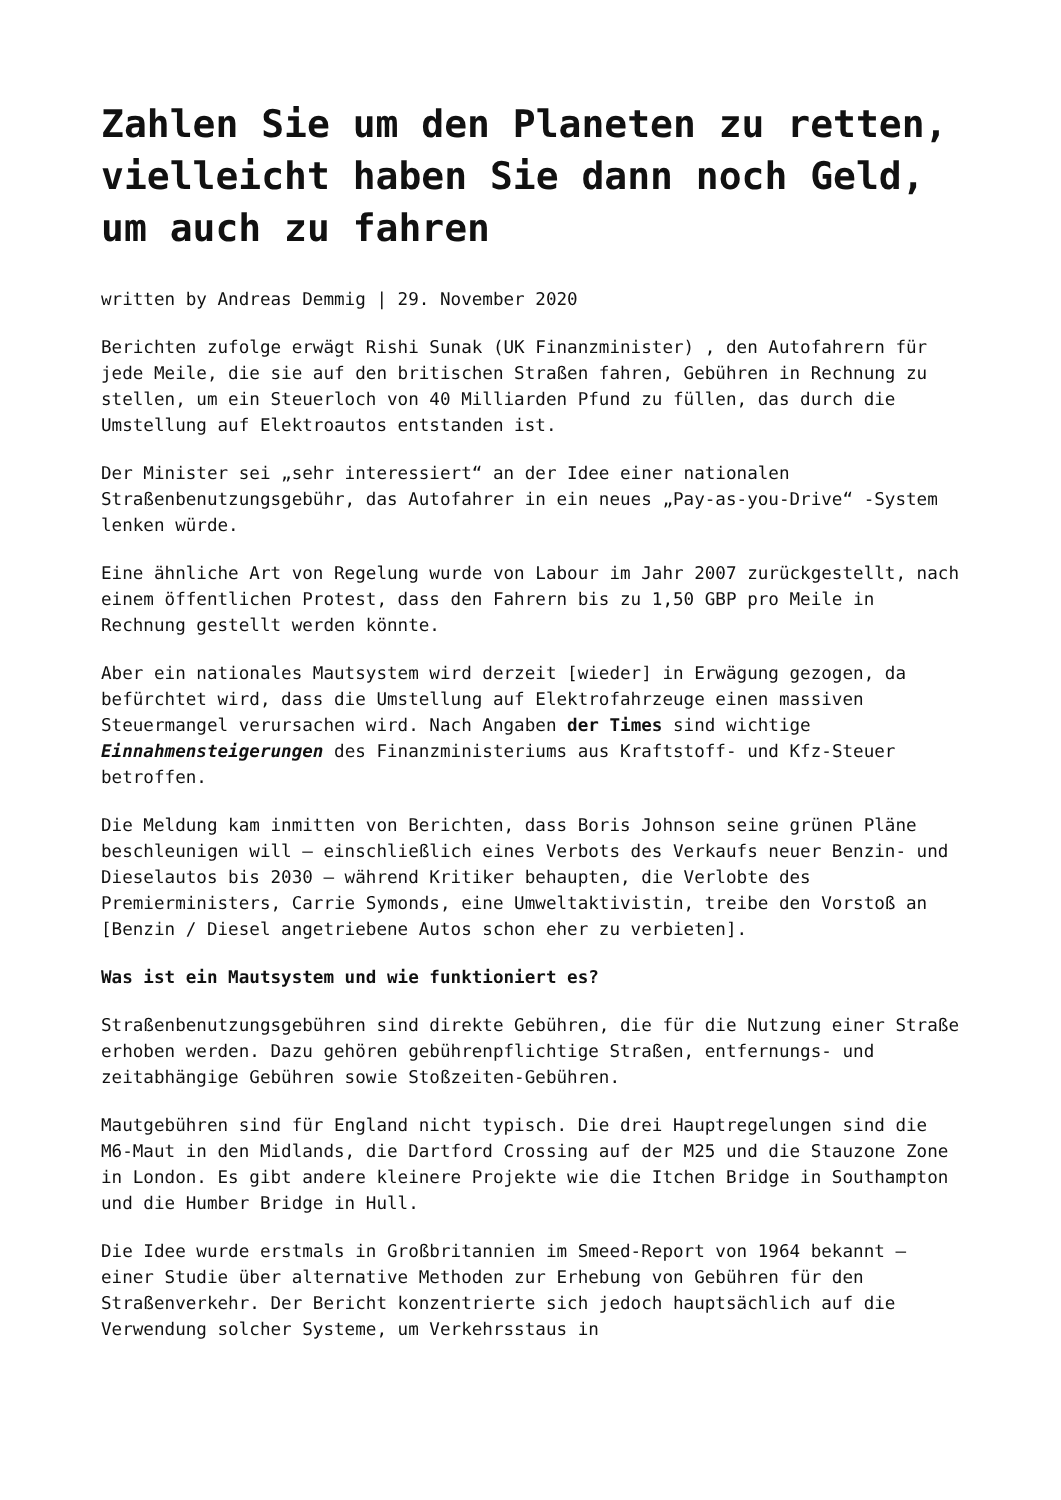Zahlen Sie um den Planeten zu retten, vielleicht haben Sie dann noch Geld, um auch zu fahren
written by Andreas Demmig | 29. November 2020
Berichten zufolge erwägt Rishi Sunak (UK Finanzminister) , den Autofahrern für jede Meile, die sie auf den britischen Straßen fahren, Gebühren in Rechnung zu stellen, um ein Steuerloch von 40 Milliarden Pfund zu füllen, das durch die Umstellung auf Elektroautos entstanden ist.
Der Minister sei „sehr interessiert“ an der Idee einer nationalen Straßenbenutzungsgebühr, das Autofahrer in ein neues „Pay-as-you-Drive“ -System lenken würde.
Eine ähnliche Art von Regelung wurde von Labour im Jahr 2007 zurückgestellt, nach einem öffentlichen Protest, dass den Fahrern bis zu 1,50 GBP pro Meile in Rechnung gestellt werden könnte.
Aber ein nationales Mautsystem wird derzeit [wieder] in Erwägung gezogen, da befürchtet wird, dass die Umstellung auf Elektrofahrzeuge einen massiven Steuermangel verursachen wird. Nach Angaben der Times sind wichtige Einnahmensteigerungen des Finanzministeriums aus Kraftstoff- und Kfz-Steuer betroffen.
Die Meldung kam inmitten von Berichten, dass Boris Johnson seine grünen Pläne beschleunigen will – einschließlich eines Verbots des Verkaufs neuer Benzin- und Dieselautos bis 2030 – während Kritiker behaupten, die Verlobte des Premierministers, Carrie Symonds, eine Umweltaktivistin, treibe den Vorstoß an [Benzin / Diesel angetriebene Autos schon eher zu verbieten].
Was ist ein Mautsystem und wie funktioniert es?
Straßenbenutzungsgebühren sind direkte Gebühren, die für die Nutzung einer Straße erhoben werden. Dazu gehören gebührenpflichtige Straßen, entfernungs- und zeitabhängige Gebühren sowie Stoßzeiten-Gebühren.
Mautgebühren sind für England nicht typisch. Die drei Hauptregelungen sind die M6-Maut in den Midlands, die Dartford Crossing auf der M25 und die Stauzone Zone in London. Es gibt andere kleinere Projekte wie die Itchen Bridge in Southampton und die Humber Bridge in Hull.
Die Idee wurde erstmals in Großbritannien im Smeed-Report von 1964 bekannt – einer Studie über alternative Methoden zur Erhebung von Gebühren für den Straßenverkehr. Der Bericht konzentrierte sich jedoch hauptsächlich auf die Verwendung solcher Systeme, um Verkehrsstaus in